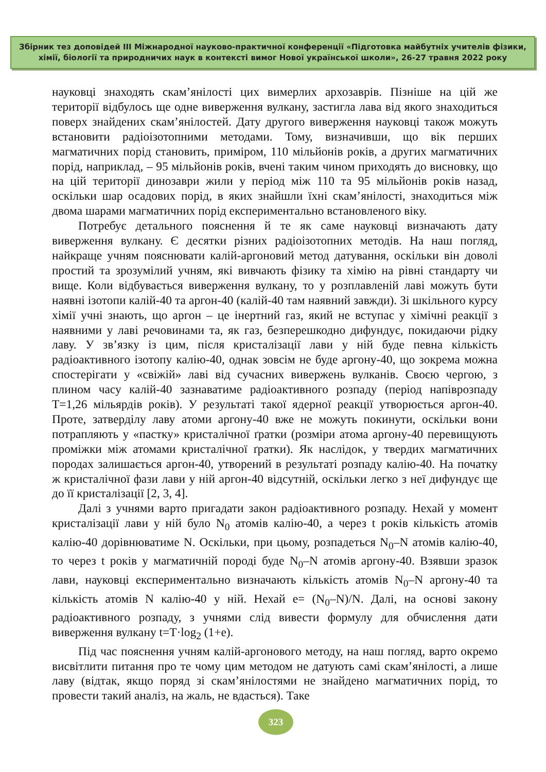Збірник тез доповідей ІІІ Міжнародної науково-практичної конференції «Підготовка майбутніх учителів фізики,
хімії, біології та природничих наук в контексті вимог Нової української школи», 26-27 травня 2022 року
науковці знаходять скам’янілості цих вимерлих архозаврів. Пізніше на цій же території відбулось ще одне виверження вулкану, застигла лава від якого знаходиться поверх знайдених скам’янілостей. Дату другого виверження науковці також можуть встановити радіоізотопними методами. Тому, визначивши, що вік перших магматичних порід становить, приміром, 110 мільйонів років, а других магматичних порід, наприклад, – 95 мільйонів років, вчені таким чином приходять до висновку, що на цій території динозаври жили у період між 110 та 95 мільйонів років назад, оскільки шар осадових порід, в яких знайшли їхні скам’янілості, знаходиться між двома шарами магматичних порід експериментально встановленого віку.
Потребує детального пояснення й те як саме науковці визначають дату виверження вулкану. Є десятки різних радіоізотопних методів. На наш погляд, найкраще учням пояснювати калій-аргоновий метод датування, оскільки він доволі простий та зрозумілий учням, які вивчають фізику та хімію на рівні стандарту чи вище. Коли відбувається виверження вулкану, то у розплавленій лаві можуть бути наявні ізотопи калій-40 та аргон-40 (калій-40 там наявний завжди). Зі шкільного курсу хімії учні знають, що аргон – це інертний газ, який не вступає у хімічні реакції з наявними у лаві речовинами та, як газ, безперешкодно дифундує, покидаючи рідку лаву. У зв’язку із цим, після кристалізації лави у ній буде певна кількість радіоактивного ізотопу калію-40, однак зовсім не буде аргону-40, що зокрема можна спостерігати у «свіжій» лаві від сучасних вивержень вулканів. Своєю чергою, з плином часу калій-40 зазнаватиме радіоактивного розпаду (період напіврозпаду Т=1,26 мільярдів років). У результаті такої ядерної реакції утворюється аргон-40. Проте, затверділу лаву атоми аргону-40 вже не можуть покинути, оскільки вони потрапляють у «пастку» кристалічної ґратки (розміри атома аргону-40 перевищують проміжки між атомами кристалічної ґратки). Як наслідок, у твердих магматичних породах залишається аргон-40, утворений в результаті розпаду калію-40. На початку ж кристалічної фази лави у ній аргон-40 відсутній, оскільки легко з неї дифундує ще до її кристалізації [2, 3, 4].
Далі з учнями варто пригадати закон радіоактивного розпаду. Нехай у момент кристалізації лави у ній було N<sub>0</sub> атомів калію-40, а через t років кількість атомів калію-40 дорівнюватиме N. Оскільки, при цьому, розпадеться N<sub>0</sub>–N атомів калію-40, то через t років у магматичній породі буде N<sub>0</sub>–N атомів аргону-40. Взявши зразок лави, науковці експериментально визначають кількість атомів N<sub>0</sub>–N аргону-40 та кількість атомів N калію-40 у ній. Нехай e= (N<sub>0</sub>–N)/N. Далі, на основі закону радіоактивного розпаду, з учнями слід вивести формулу для обчислення дати виверження вулкану t=T·log<sub>2</sub> (1+e).
Під час пояснення учням калій-аргонового методу, на наш погляд, варто окремо висвітлити питання про те чому цим методом не датують самі скам’янілості, а лише лаву (відтак, якщо поряд зі скам’янілостями не знайдено магматичних порід, то провести такий аналіз, на жаль, не вдасться). Таке
323